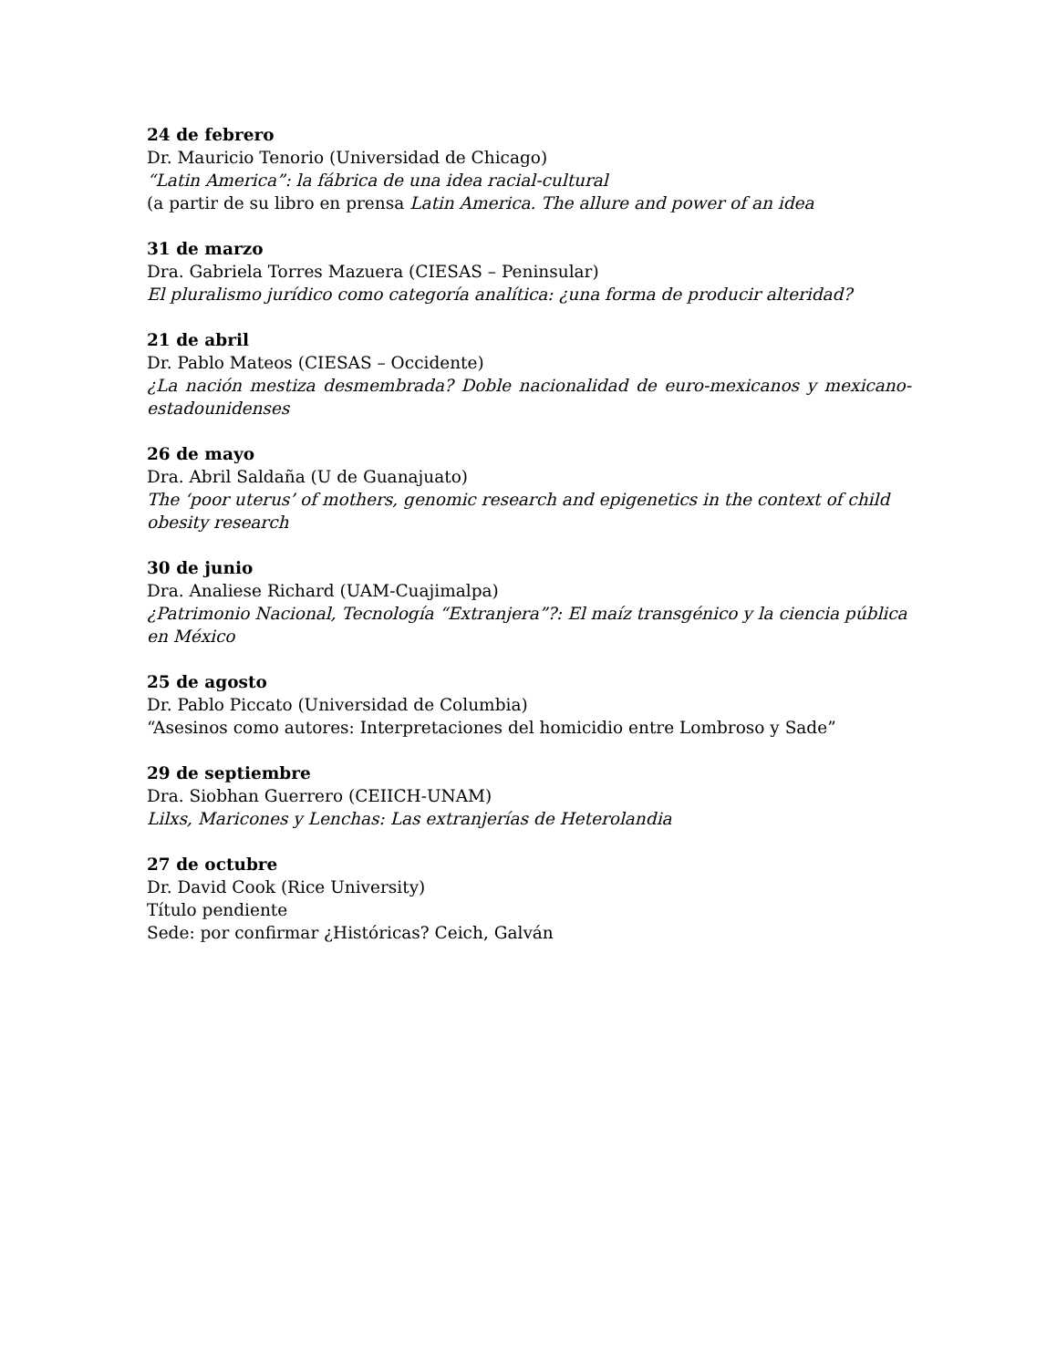24 de febrero
Dr. Mauricio Tenorio (Universidad de Chicago)
“Latin America”: la fábrica de una idea racial-cultural
(a partir de su libro en prensa Latin America. The allure and power of an idea
31 de marzo
Dra. Gabriela Torres Mazuera (CIESAS – Peninsular)
El pluralismo jurídico como categoría analítica: ¿una forma de producir alteridad?
21 de abril
Dr. Pablo Mateos (CIESAS – Occidente)
¿La nación mestiza desmembrada? Doble nacionalidad de euro-mexicanos y mexicano-estadounidenses
26 de mayo
Dra. Abril Saldaña (U de Guanajuato)
The ‘poor uterus’ of mothers, genomic research and epigenetics in the context of child
obesity research
30 de junio
Dra. Analiese Richard (UAM-Cuajimalpa)
¿Patrimonio Nacional, Tecnología “Extranjera”?: El maíz transgénico y la ciencia pública en México
25 de agosto
Dr. Pablo Piccato (Universidad de Columbia)
“Asesinos como autores: Interpretaciones del homicidio entre Lombroso y Sade”
29 de septiembre
Dra. Siobhan Guerrero (CEIICH-UNAM)
Lilxs, Maricones y Lenchas: Las extranjerías de Heterolandia
27 de octubre
Dr. David Cook (Rice University)
Título pendiente
Sede: por confirmar ¿Históricas? Ceich, Galván